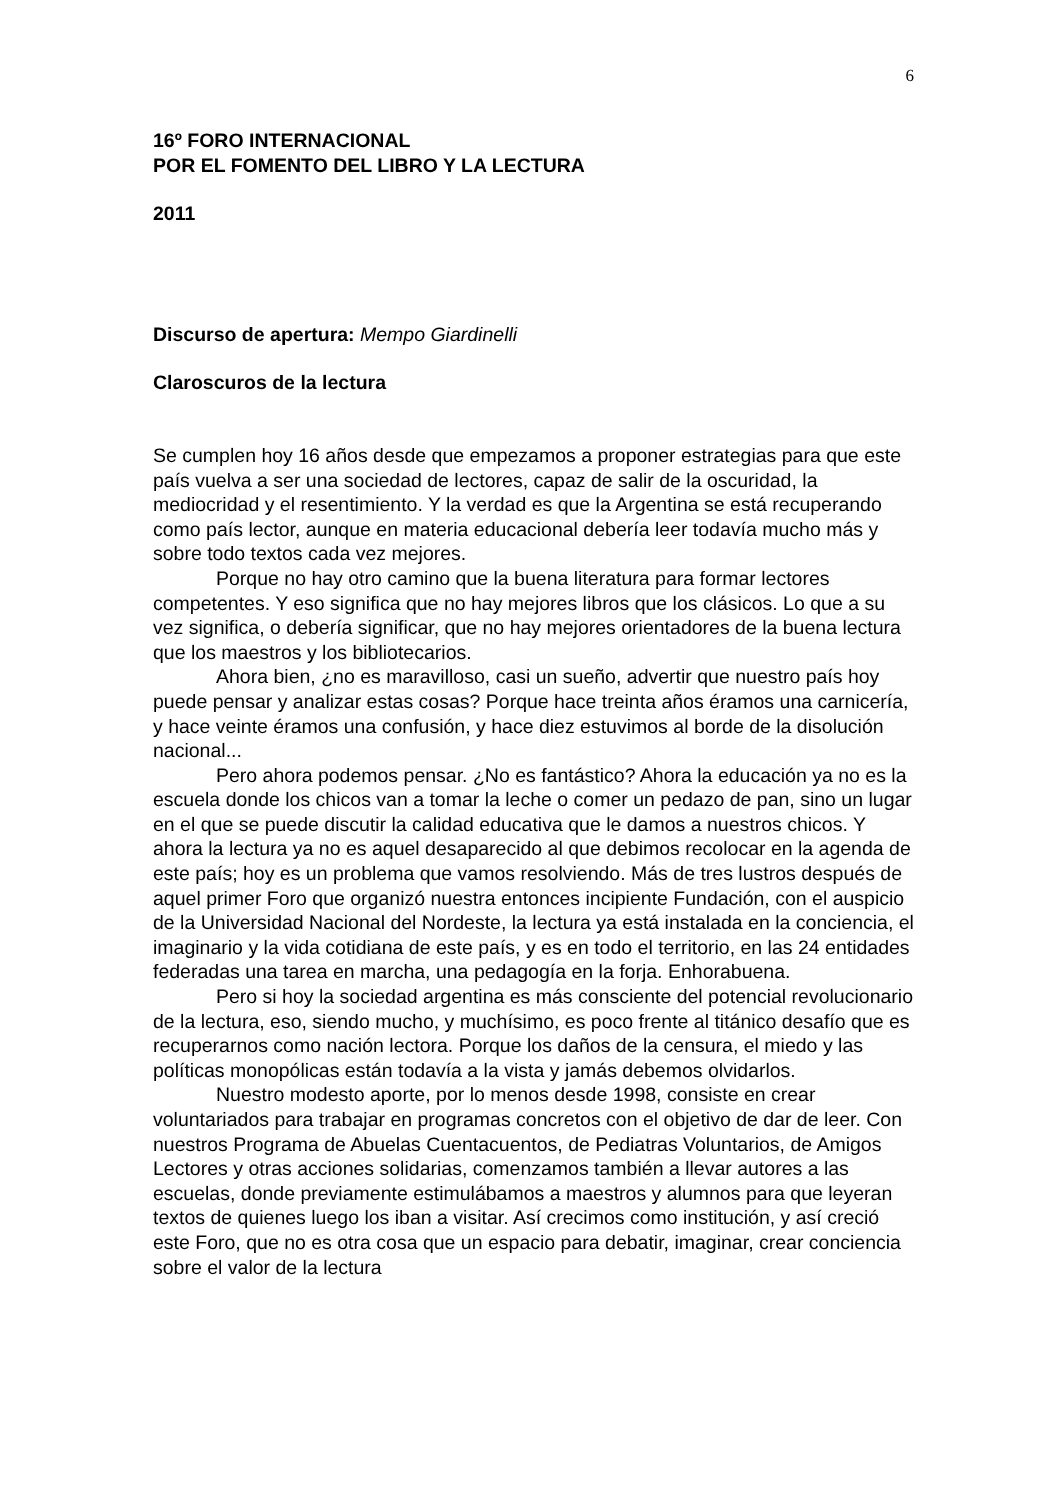6
16º FORO INTERNACIONAL
POR EL FOMENTO DEL LIBRO Y LA LECTURA
2011
Discurso de apertura: Mempo Giardinelli
Claroscuros de la lectura
Se cumplen hoy 16 años desde que empezamos a proponer estrategias para que este país vuelva a ser una sociedad de lectores, capaz de salir de la oscuridad, la mediocridad y el resentimiento. Y la verdad es que la Argentina se está recuperando como país lector, aunque en materia educacional debería leer todavía mucho más y sobre todo textos cada vez mejores.
Porque no hay otro camino que la buena literatura para formar lectores competentes. Y eso significa que no hay mejores libros que los clásicos. Lo que a su vez significa, o debería significar, que no hay mejores orientadores de la buena lectura que los maestros y los bibliotecarios.
Ahora bien, ¿no es maravilloso, casi un sueño, advertir que nuestro país hoy puede pensar y analizar estas cosas? Porque hace treinta años éramos una carnicería, y hace veinte éramos una confusión, y hace diez estuvimos al borde de la disolución nacional...
Pero ahora podemos pensar. ¿No es fantástico? Ahora la educación ya no es la escuela donde los chicos van a tomar la leche o comer un pedazo de pan, sino un lugar en el que se puede discutir la calidad educativa que le damos a nuestros chicos. Y ahora la lectura ya no es aquel desaparecido al que debimos recolocar en la agenda de este país; hoy es un problema que vamos resolviendo. Más de tres lustros después de aquel primer Foro que organizó nuestra entonces incipiente Fundación, con el auspicio de la Universidad Nacional del Nordeste, la lectura ya está instalada en la conciencia, el imaginario y la vida cotidiana de este país, y es en todo el territorio, en las 24 entidades federadas una tarea en marcha, una pedagogía en la forja. Enhorabuena.
Pero si hoy la sociedad argentina es más consciente del potencial revolucionario de la lectura, eso, siendo mucho, y muchísimo, es poco frente al titánico desafío que es recuperarnos como nación lectora. Porque los daños de la censura, el miedo y las políticas monopólicas están todavía a la vista y jamás debemos olvidarlos.
Nuestro modesto aporte, por lo menos desde 1998, consiste en crear voluntariados para trabajar en programas concretos con el objetivo de dar de leer. Con nuestros Programa de Abuelas Cuentacuentos, de Pediatras Voluntarios, de Amigos Lectores y otras acciones solidarias, comenzamos también a llevar autores a las escuelas, donde previamente estimulábamos a maestros y alumnos para que leyeran textos de quienes luego los iban a visitar. Así crecimos como institución, y así creció este Foro, que no es otra cosa que un espacio para debatir, imaginar, crear conciencia sobre el valor de la lectura